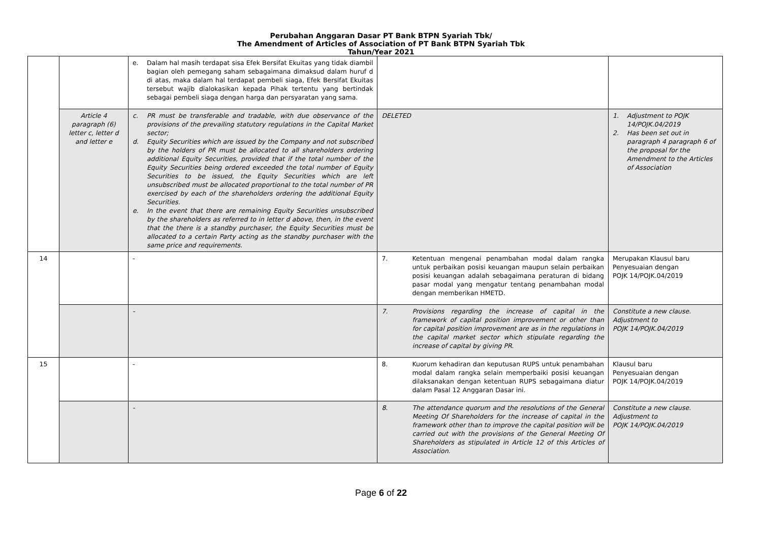Perubahan Anggaran Dasar PT Bank BTPN Syariah Tbk/
The Amendment of Articles of Association of PT Bank BTPN Syariah Tbk
Tahun/Year 2021
| | | e. Dalam hal masih terdapat sisa Efek Bersifat Ekuitas yang tidak diambil bagian oleh pemegang saham sebagaimana dimaksud dalam huruf d di atas, maka dalam hal terdapat pembeli siaga, Efek Bersifat Ekuitas tersebut wajib dialokasikan kepada Pihak tertentu yang bertindak sebagai pembeli siaga dengan harga dan persyaratan yang sama. | | |
| | Article 4 paragraph (6) letter c, letter d and letter e | c. PR must be transferable and tradable, with due observance of the provisions of the prevailing statutory regulations in the Capital Market sector; d. Equity Securities which are issued by the Company and not subscribed by the holders of PR must be allocated to all shareholders ordering additional Equity Securities, provided that if the total number of the Equity Securities being ordered exceeded the total number of Equity Securities to be issued, the Equity Securities which are left unsubscribed must be allocated proportional to the total number of PR exercised by each of the shareholders ordering the additional Equity Securities. e. In the event that there are remaining Equity Securities unsubscribed by the shareholders as referred to in letter d above, then, in the event that the there is a standby purchaser, the Equity Securities must be allocated to a certain Party acting as the standby purchaser with the same price and requirements. | DELETED | 1. Adjustment to POJK 14/POJK.04/2019 2. Has been set out in paragraph 4 paragraph 6 of the proposal for the Amendment to the Articles of Association |
| 14 | | - | 7. Ketentuan mengenai penambahan modal dalam rangka untuk perbaikan posisi keuangan maupun selain perbaikan posisi keuangan adalah sebagaimana peraturan di bidang pasar modal yang mengatur tentang penambahan modal dengan memberikan HMETD. | Merupakan Klausul baru Penyesuaian dengan POJK 14/POJK.04/2019 |
| | | - | 7. Provisions regarding the increase of capital in the framework of capital position improvement or other than for capital position improvement are as in the regulations in the capital market sector which stipulate regarding the increase of capital by giving PR. | Constitute a new clause. Adjustment to POJK 14/POJK.04/2019 |
| 15 | | - | 8. Kuorum kehadiran dan keputusan RUPS untuk penambahan modal dalam rangka selain memperbaiki posisi keuangan dilaksanakan dengan ketentuan RUPS sebagaimana diatur dalam Pasal 12 Anggaran Dasar ini. | Klausul baru Penyesuaian dengan POJK 14/POJK.04/2019 |
| | | - | 8. The attendance quorum and the resolutions of the General Meeting Of Shareholders for the increase of capital in the framework other than to improve the capital position will be carried out with the provisions of the General Meeting Of Shareholders as stipulated in Article 12 of this Articles of Association. | Constitute a new clause. Adjustment to POJK 14/POJK.04/2019 |
Page 6 of 22